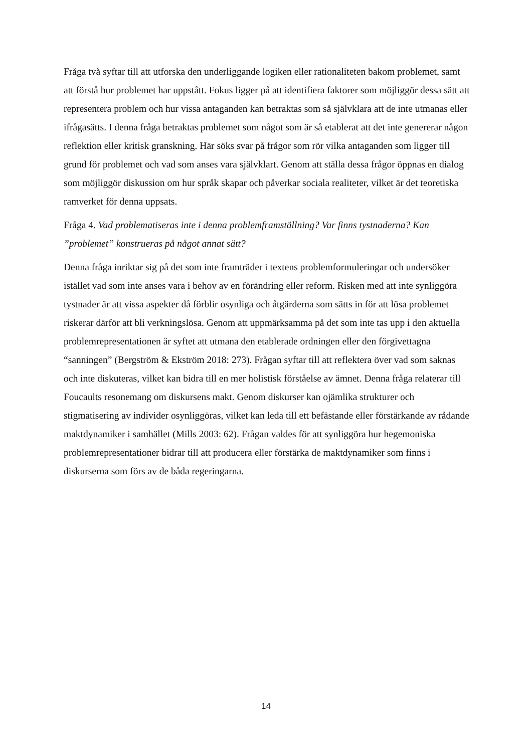Fråga två syftar till att utforska den underliggande logiken eller rationaliteten bakom problemet, samt att förstå hur problemet har uppstått. Fokus ligger på att identifiera faktorer som möjliggör dessa sätt att representera problem och hur vissa antaganden kan betraktas som så självklara att de inte utmanas eller ifrågasätts. I denna fråga betraktas problemet som något som är så etablerat att det inte genererar någon reflektion eller kritisk granskning. Här söks svar på frågor som rör vilka antaganden som ligger till grund för problemet och vad som anses vara självklart. Genom att ställa dessa frågor öppnas en dialog som möjliggör diskussion om hur språk skapar och påverkar sociala realiteter, vilket är det teoretiska ramverket för denna uppsats.
Fråga 4. Vad problematiseras inte i denna problemframställning? Var finns tystnaderna? Kan ”problemet” konstrueras på något annat sätt?
Denna fråga inriktar sig på det som inte framträder i textens problemformuleringar och undersöker istället vad som inte anses vara i behov av en förändring eller reform. Risken med att inte synliggöra tystnader är att vissa aspekter då förblir osynliga och åtgärderna som sätts in för att lösa problemet riskerar därför att bli verkningslösa. Genom att uppmärksamma på det som inte tas upp i den aktuella problemrepresentationen är syftet att utmana den etablerade ordningen eller den förgivettagna “sanningen” (Bergström & Ekström 2018: 273). Frågan syftar till att reflektera över vad som saknas och inte diskuteras, vilket kan bidra till en mer holistisk förståelse av ämnet. Denna fråga relaterar till Foucaults resonemang om diskursens makt. Genom diskurser kan ojämlika strukturer och stigmatisering av individer osynliggöras, vilket kan leda till ett befästande eller förstärkande av rådande maktdynamiker i samhället (Mills 2003: 62). Frågan valdes för att synliggöra hur hegemoniska problemrepresentationer bidrar till att producera eller förstärka de maktdynamiker som finns i diskurserna som förs av de båda regeringarna.
14